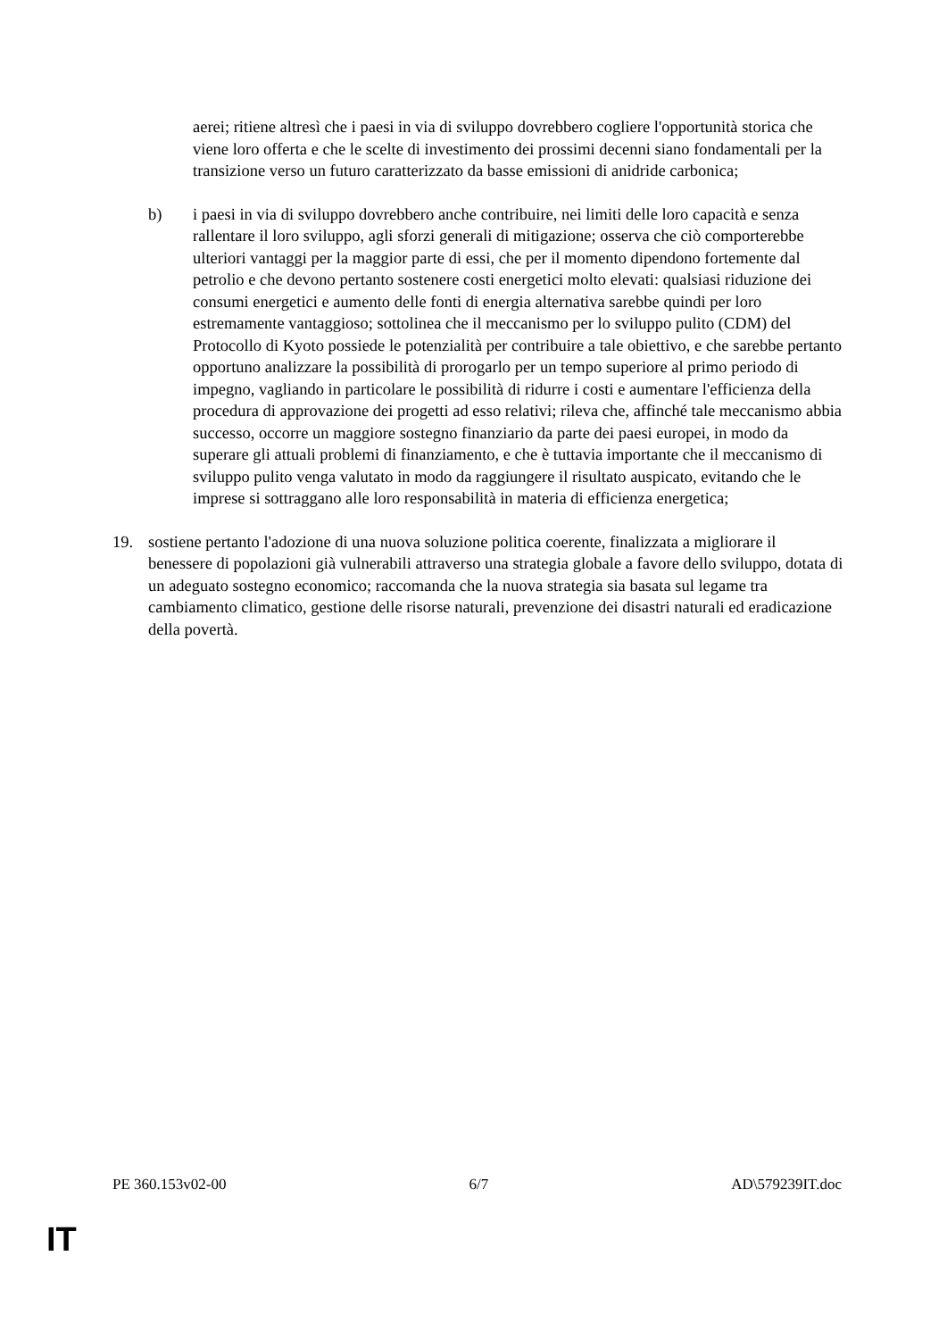aerei; ritiene altresì che i paesi in via di sviluppo dovrebbero cogliere l'opportunità storica che viene loro offerta e che le scelte di investimento dei prossimi decenni siano fondamentali per la transizione verso un futuro caratterizzato da basse emissioni di anidride carbonica;
b) i paesi in via di sviluppo dovrebbero anche contribuire, nei limiti delle loro capacità e senza rallentare il loro sviluppo, agli sforzi generali di mitigazione; osserva che ciò comporterebbe ulteriori vantaggi per la maggior parte di essi, che per il momento dipendono fortemente dal petrolio e che devono pertanto sostenere costi energetici molto elevati: qualsiasi riduzione dei consumi energetici e aumento delle fonti di energia alternativa sarebbe quindi per loro estremamente vantaggioso; sottolinea che il meccanismo per lo sviluppo pulito (CDM) del Protocollo di Kyoto possiede le potenzialità per contribuire a tale obiettivo, e che sarebbe pertanto opportuno analizzare la possibilità di prorogarlo per un tempo superiore al primo periodo di impegno, vagliando in particolare le possibilità di ridurre i costi e aumentare l'efficienza della procedura di approvazione dei progetti ad esso relativi; rileva che, affinché tale meccanismo abbia successo, occorre un maggiore sostegno finanziario da parte dei paesi europei, in modo da superare gli attuali problemi di finanziamento, e che è tuttavia importante che il meccanismo di sviluppo pulito venga valutato in modo da raggiungere il risultato auspicato, evitando che le imprese si sottraggano alle loro responsabilità in materia di efficienza energetica;
19. sostiene pertanto l'adozione di una nuova soluzione politica coerente, finalizzata a migliorare il benessere di popolazioni già vulnerabili attraverso una strategia globale a favore dello sviluppo, dotata di un adeguato sostegno economico; raccomanda che la nuova strategia sia basata sul legame tra cambiamento climatico, gestione delle risorse naturali, prevenzione dei disastri naturali ed eradicazione della povertà.
PE 360.153v02-00 6/7 AD\579239IT.doc
IT